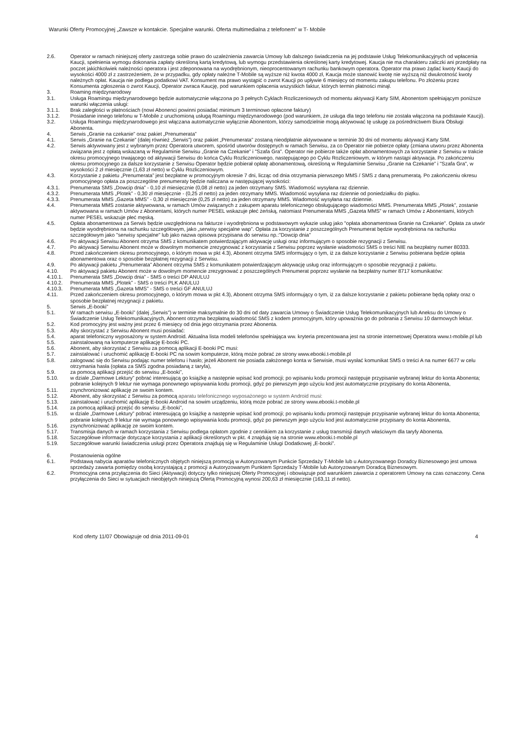Warunki Oferty Promocyjnej „Zawsze w kontakcie. Specjalne warunki. Oferta multimedialna z telefonem” w T- Mobile
2.6. Operator w ramach niniejszej oferty zastrzega sobie prawo do uzależnienia zawarcia Umowy lub dalszego świadczenia na jej podstawie Usług Telekomunikacyjnych od wpłacenia Kaucji, spełnienia wymogu dokonania zapłaty określoną kartą kredytową, lub wymogu przedstawienia określonej karty kredytowej. Kaucja nie ma charakteru zaliczki ani przedpłaty na poczet jakichkolwiek należności operatora i jest zdeponowana na wyodrębnionym, nieoprocentowanym rachunku bankowym operatora. Operator ma prawo żądać kwoty Kaucji do wysokości 4000 zł z zastrzeżeniem, że w przypadku, gdy opłaty należne T-Mobile są wyższe niż kwota 4000 zł, Kaucja może stanowić kwotę nie wyższą niż dwukrotność kwoty należnych opłat. Kaucja nie podlega podatkowi VAT. Konsument ma prawo wystąpić o zwrot Kaucji po upływie 6 miesięcy od momentu zakupu telefonu. Po złożeniu przez Konsumenta zgłoszenia o zwrot Kaucji, Operator zwraca Kaucję, pod warunkiem opłacenia wszystkich faktur, których termin płatności minął.
3. Roaming międzynarodowy
3.1. Usługa Roamingu międzynarodowego będzie automatycznie włączona po 3 pełnych Cyklach Rozliczeniowych od momentu aktywacji Karty SIM, Abonentom spełniającym poniższe warunki włączenia usługi:
3.1.1. Brak zaległości w płatnościach (nowi Abonenci powinni posiadać minimum 3 terminowo opłacone faktury)
3.1.2. Posiadanie innego telefonu w T-Mobile z uruchomioną usługą Roamingu międzynarodowego (pod warunkiem, że usługa dla tego telefonu nie została włączona na podstawie Kaucji).
3.2. Usługa Roamingu międzynarodowego jest włączana automatycznie wyłącznie Abonentom, którzy samodzielnie mogą aktywować tę usługę za pośrednictwem Biura Obsługi Abonenta.
4. Serwis „Granie na czekanie” oraz pakiet „Prenumerata”
4.1. Serwis „Granie na Czekanie” (dalej również „Serwis”) oraz pakiet „Prenumerata” zostaną nieodpłatnie aktywowane w terminie 30 dni od momentu aktywacji Karty SIM.
4.2. Serwis aktywowany jest z wybranym przez Operatora utworem, spośród utworów dostępnych w ramach Serwisu, za co Operator nie pobierze opłaty (zmiana utworu przez Abonenta związana jest z opłatą wskazaną w Regulaminie Serwisu „Granie na Czekanie” i "Szafa Gra". Operator nie pobierze także opłat abonamentowych za korzystanie z Serwisu w trakcie okresu promocyjnego trwającego od aktywacji Serwisu do końca Cyklu Rozliczeniowego, następującego po Cyklu Rozliczeniowym, w którym nastąpi aktywacja. Po zakończeniu okresu promocyjnego za dalsze korzystanie z Serwisu Operator będzie pobierał opłatę abonamentową, określoną w Regulaminie Serwisu „Granie na Czekanie” i "Szafa Gra", w wysokości 2 zł miesięcznie (1,63 zł netto) w Cyklu Rozliczeniowym.
4.3. Korzystanie z pakietu „Prenumerata” jest bezpłatne w promocyjnym okresie 7 dni, licząc od dnia otrzymania pierwszego MMS / SMS z daną prenumeratą. Po zakończeniu okresu promocyjnego opłata za poszczególne prenumeraty będzie naliczana w następującej wysokości:
4.3.1. Prenumerata SMS „Dowcip dnia” - 0,10 zł miesięcznie (0,08 zł netto) za jeden otrzymany SMS. Wiadomość wysyłana raz dziennie.
4.3.2. Prenumerata MMS „Plotek” - 0,30 zł miesięcznie - (0,25 zł netto) za jeden otrzymany MMS. Wiadomość wysyłana raz dziennie od poniedziałku do piątku.
4.3.3. Prenumerata MMS „Gazeta MMS” - 0,30 zł miesięcznie (0,25 zł netto) za jeden otrzymany MMS. Wiadomość wysyłana raz dziennie.
4.4. Prenumerata MMS zostanie aktywowana, w ramach Umów związanych z zakupem aparatu telefonicznego obsługującego wiadomości MMS. Prenumerata MMS „Plotek”, zostanie aktywowana w ramach Umów z Abonentami, których numer PESEL wskazuje płeć żeńską, natomiast Prenumerata MMS „Gazeta MMS” w ramach Umów z Abonentami, których numer PESEL wskazuje płeć męską.
4.5. Opłata abonamentowa za Serwis będzie uwzględniona na fakturze i wyodrębniona w podstawowym wykazie usług jako "opłata abonamentowa Granie na Czekanie". Opłata za utwór będzie wyodrębniona na rachunku szczegółowym, jako „serwisy specjalne wap”. Opłata za korzystanie z poszczególnych Prenumerat będzie wyodrębniona na rachunku szczegółowym jako "serwisy specjalne" lub jako nazwa opisowa przypisana do serwisu np.:"Dowcip dnia"
4.6. Po aktywacji Serwisu Abonent otrzyma SMS z komunikatem potwierdzającym aktywację usługi oraz informującym o sposobie rezygnacji z Serwisu.
4.7. Po aktywacji Serwisu Abonent może w dowolnym momencie zrezygnować z korzystania z Serwisu poprzez wysłanie wiadomości SMS o treści NIE na bezpłatny numer 80333.
4.8. Przed zakończeniem okresu promocyjnego, o którym mowa w pkt 4.3), Abonent otrzyma SMS informujący o tym, iż za dalsze korzystanie z Serwisu pobierana będzie opłata abonamentowa oraz o sposobie bezpłatnej rezygnacji z Serwisu.
4.9. Po aktywacji pakietu „Prenumerata” Abonent otrzyma SMS z komunikatem potwierdzającym aktywację usług oraz informującym o sposobie rezygnacji z pakietu.
4.10. Po aktywacji pakietu Abonent może w dowolnym momencie zrezygnować z poszczególnych Prenumerat poprzez wysłanie na bezpłatny numer 8717 komunikatów:
4.10.1. Prenumerata SMS „Dowcip dnia” - SMS o treści DP ANULUJ
4.10.2. Prenumerata MMS „Plotek” - SMS o treści PLK ANULUJ
4.10.3. Prenumerata MMS „Gazeta MMS” - SMS o treści GF ANULUJ
4.11. Przed zakończeniem okresu promocyjnego, o którym mowa w pkt 4.3), Abonent otrzyma SMS informujący o tym, iż za dalsze korzystanie z pakietu pobierane będą opłaty oraz o sposobie bezpłatnej rezygnacji z pakietu.
5. Serwis „E-booki”
5.1. W ramach serwisu „E-booki” (dalej „Serwis”) w terminie maksymalnie do 30 dni od daty zawarcia Umowy o Świadczenie Usług Telekomunikacyjnych lub Aneksu do Umowy o Świadczenie Usług Telekomunikacyjnych, Abonent otrzyma bezpłatną wiadomość SMS z kodem promocyjnym, który upoważnia go do pobrania z Serwisu 10 darmowych lektur.
5.2. Kod promocyjny jest ważny jest przez 6 miesięcy od dnia jego otrzymania przez Abonenta.
5.3. Aby skorzystać z Serwisu Abonent musi posiadać:
5.4. aparat telefoniczny wyposażony w system Android. Aktualna lista modeli telefonów spełniająca ww. kryteria prezentowana jest na stronie internetowej Operatora www.t-mobile.pl lub
5.5. zainstalowaną na komputerze aplikację E-booki PC.
5.6. Abonent, aby skorzystać z Serwisu za pomocą aplikacji E-booki PC musi:
5.7. zainstalować i uruchomić aplikację E-booki PC na sowim komputerze, którą może pobrać ze strony www.ebooki.t-mobile.pl
5.8. zalogować się do Serwisu podając numer telefonu i hasło; jeżeli Abonent nie posiada założonego konta w Serwisie, musi wysłać komunikat SMS o treści A na numer 6677 w celu otrzymania hasła (opłata za SMS zgodna posiadaną z taryfa),
5.9. za pomocą aplikacji przejść do serwisu „E-booki”,
5.10. w dziale „Darmowe Lektury” pobrać interesującą go książkę a następnie wpisać kod promocji; po wpisaniu kodu promocji następuje przypisanie wybranej lektur do konta Abonenta; pobranie kolejnych 9 lektur nie wymaga ponownego wpisywania kodu promocji, gdyż po pierwszym jego użyciu kod jest automatycznie przypisany do konta Abonenta,
5.11. zsynchronizować aplikację ze swoim kontem.
5.12. Abonent, aby skorzystać z Serwisu za pomocą aparatu telefonicznego wyposażonego w system Android musi:
5.13. zainstalować i uruchomić aplikację E-booki Android na sowim urządzeniu, którą może pobrać ze strony www.ebooki.t-mobile.pl
5.14. za pomocą aplikacji przejść do serwisu „E-booki”,
5.15. w dziale „Darmowe Lektury” pobrać interesującą go książkę a następnie wpisać kod promocji; po wpisaniu kodu promocji następuje przypisanie wybranej lektur do konta Abonenta; pobranie kolejnych 9 lektur nie wymaga ponownego wpisywania kodu promocji, gdyż po pierwszym jego użyciu kod jest automatycznie przypisany do konta Abonenta,
5.16. zsynchronizować aplikację ze swoim kontem.
5.17. Transmisja danych w ramach korzystania z Serwisu podlega opłatom zgodnie z cennikiem za korzystanie z usług transmisji danych właściwym dla taryfy Abonenta.
5.18. Szczegółowe informacje dotyczące korzystania z aplikacji określonych w pkt. 4 znajdują się na stronie www.ebooki.t-mobile.pl
5.19. Szczegółowe warunki świadczenia usługi przez Operatora znajdują się w Regulaminie Usługi Dodatkowej „E-booki”.
6. Postanowienia ogólne
6.1. Podstawą nabycia aparatów telefonicznych objętych niniejszą promocją w Autoryzowanym Punkcie Sprzedaży T-Mobile lub u Autoryzowanego Doradcy Biznesowego jest umowa sprzedaży zawarta pomiędzy osobą korzystającą z promocji a Autoryzowanym Punktem Sprzedaży T-Mobile lub Autoryzowanym Doradcą Biznesowym.
6.2. Promocyjna cena przyłączenia do Sieci (Aktywacji) dotyczy tylko niniejszej Oferty Promocyjnej i obowiązuje pod warunkiem zawarcia z operatorem Umowy na czas oznaczony. Cena przyłączenia do Sieci w sytuacjach nieobjętych niniejszą Ofertą Promocyjną wynosi 200,63 zł miesięcznie (163,11 zł netto).
Kod oferty 11/07 Obowiązuje od dnia 2011-09-01 4